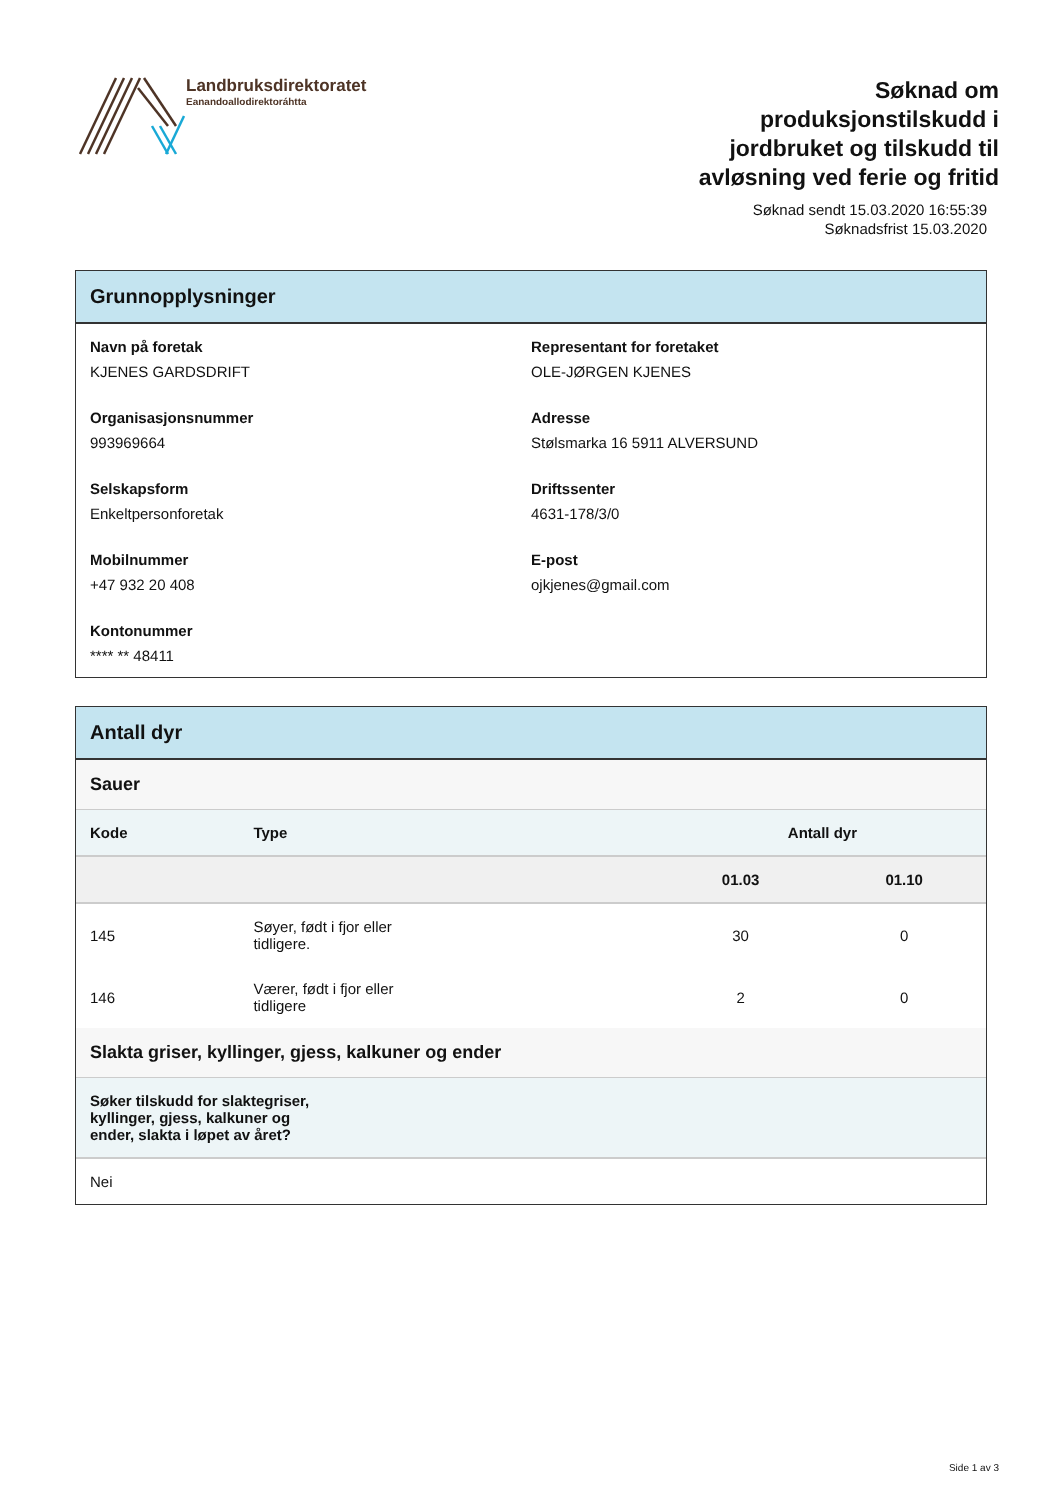Landbruksdirektoratet
Eanandoallodirektoráhtta
Søknad om produksjonstilskudd i jordbruket og tilskudd til avløsning ved ferie og fritid
Søknad sendt 15.03.2020 16:55:39
Søknadsfrist 15.03.2020
Grunnopplysninger
Navn på foretak
KJENES GARDSDRIFT
Representant for foretaket
OLE-JØRGEN KJENES
Organisasjonsnummer
993969664
Adresse
Stølsmarka 16 5911 ALVERSUND
Selskapsform
Enkeltpersonforetak
Driftssenter
4631-178/3/0
Mobilnummer
+47 932 20 408
E-post
ojkjenes@gmail.com
Kontonummer
**** ** 48411
Antall dyr
Sauer
| Kode | Type | Antall dyr | |
| --- | --- | --- | --- |
| | | 01.03 | 01.10 |
| 145 | Søyer, født i fjor eller tidligere. | 30 | 0 |
| 146 | Værer, født i fjor eller tidligere | 2 | 0 |
Slakta griser, kyllinger, gjess, kalkuner og ender
Søker tilskudd for slaktegriser,
kyllinger, gjess, kalkuner og
ender, slakta i løpet av året?
Nei
Side 1 av 3